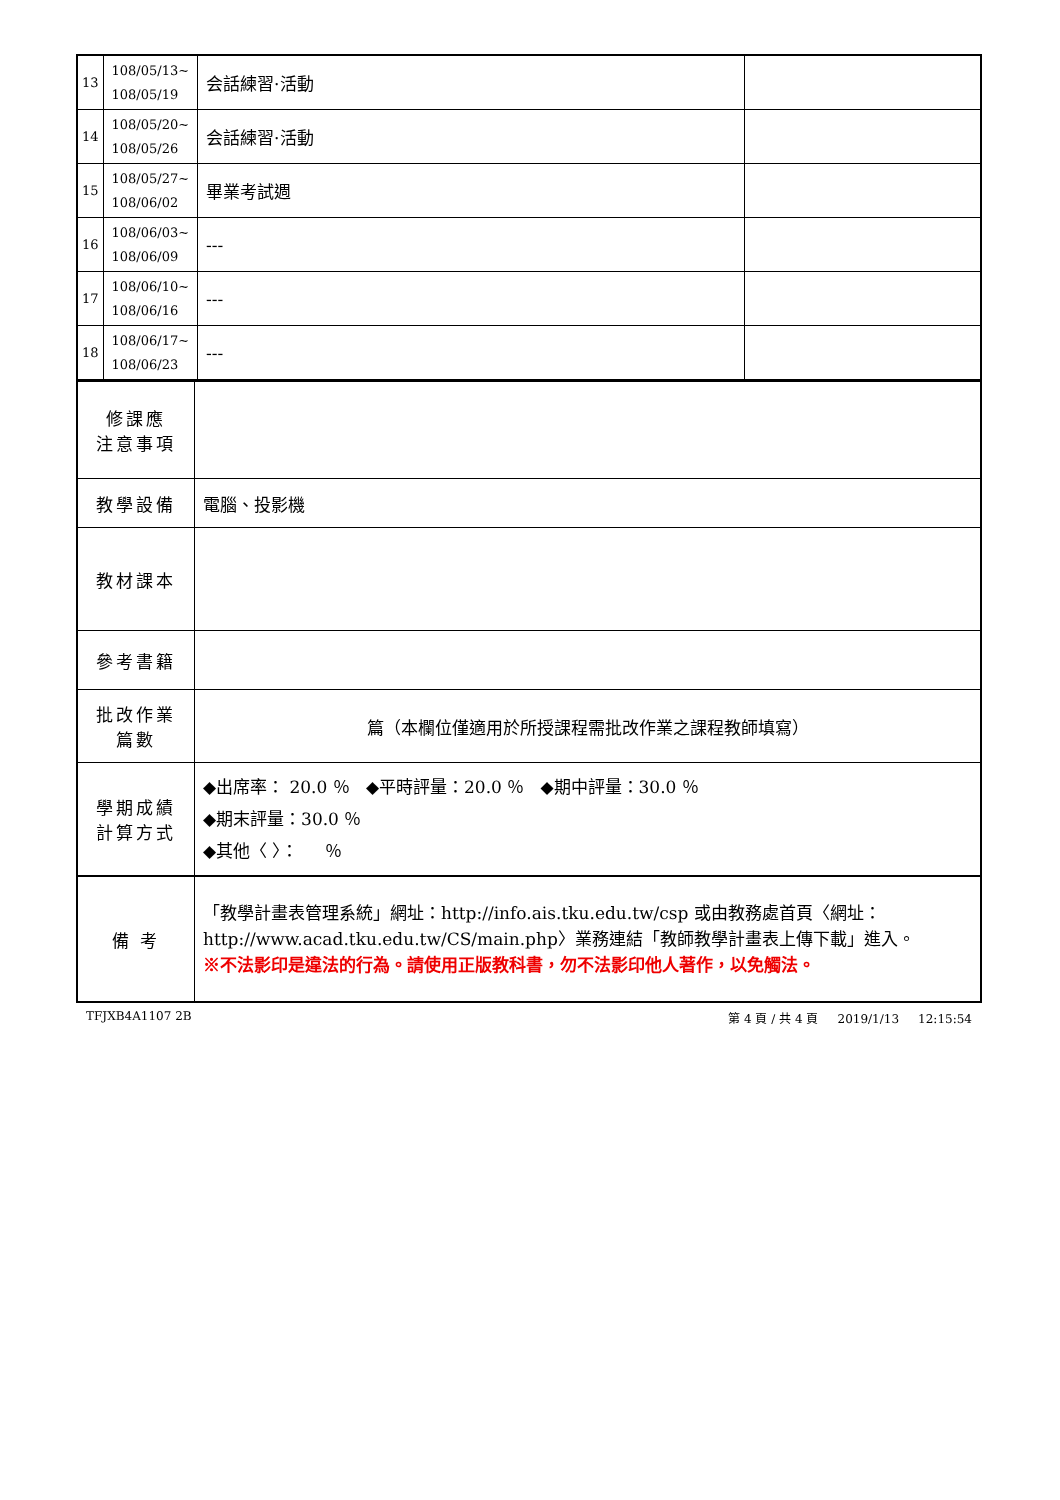| 13 | 108/05/13~ 108/05/19 | 会話練習·活動 | |
| 14 | 108/05/20~ 108/05/26 | 会話練習·活動 | |
| 15 | 108/05/27~ 108/06/02 | 畢業考試週 | |
| 16 | 108/06/03~ 108/06/09 | --- | |
| 17 | 108/06/10~ 108/06/16 | --- | |
| 18 | 108/06/17~ 108/06/23 | --- | |
| 修課應 注意事項 | |
| 教學設備 | 電腦、投影機 |
| 教材課本 | |
| 參考書籍 | |
| 批改作業 篇數 | 篇（本欄位僅適用於所授課程需批改作業之課程教師填寫） |
| 學期成績 計算方式 | ◆出席率： 20.0 ％ ◆平時評量：20.0 ％ ◆期中評量：30.0 ％ ◆期末評量：30.0 ％ ◆其他〈 〉： ％ |
| 備 考 | 「教學計畫表管理系統」網址： http://info.ais.tku.edu.tw/csp 或由教務處首頁〈網址： http://www.acad.tku.edu.tw/CS/main.php 〉業務連結「教師教學計畫表上傳下載」進入。 ※不法影印是違法的行為。請使用正版教科書，勿不法影印他人著作，以免觸法。 |
TFJXB4A1107 2B 第 4 頁 / 共 4 頁 2019/1/13 12:15:54